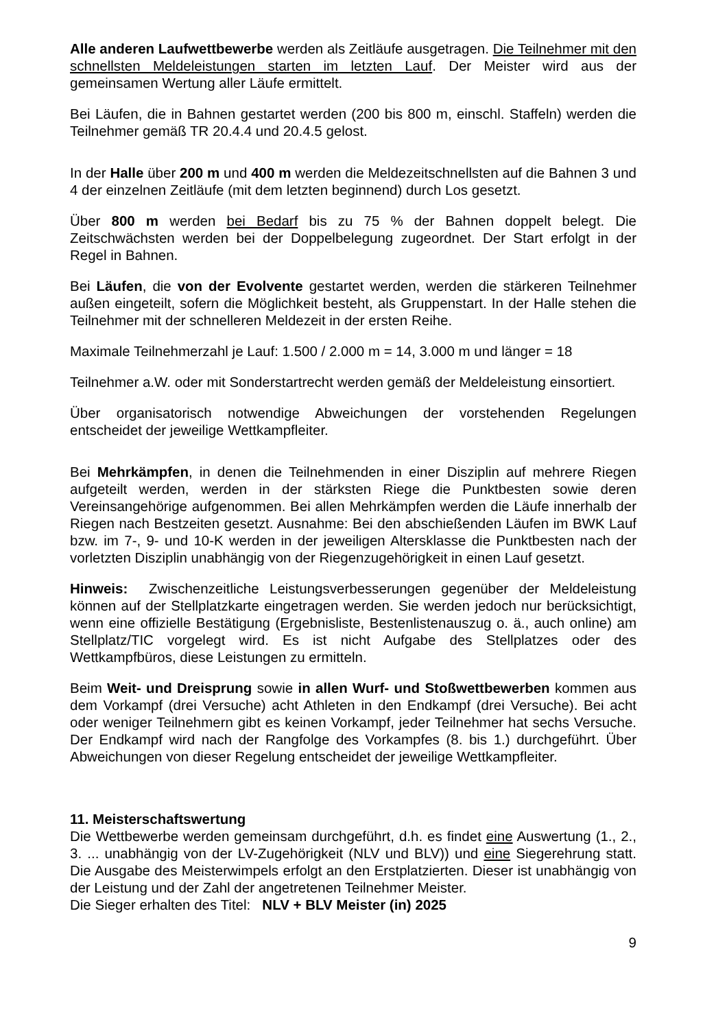Alle anderen Laufwettbewerbe werden als Zeitläufe ausgetragen. Die Teilnehmer mit den schnellsten Meldeleistungen starten im letzten Lauf. Der Meister wird aus der gemeinsamen Wertung aller Läufe ermittelt.
Bei Läufen, die in Bahnen gestartet werden (200 bis 800 m, einschl. Staffeln) werden die Teilnehmer gemäß TR 20.4.4 und 20.4.5 gelost.
In der Halle über 200 m und 400 m werden die Meldezeitschnellsten auf die Bahnen 3 und 4 der einzelnen Zeitläufe (mit dem letzten beginnend) durch Los gesetzt.
Über 800 m werden bei Bedarf bis zu 75 % der Bahnen doppelt belegt. Die Zeitschwächsten werden bei der Doppelbelegung zugeordnet. Der Start erfolgt in der Regel in Bahnen.
Bei Läufen, die von der Evolvente gestartet werden, werden die stärkeren Teilnehmer außen eingeteilt, sofern die Möglichkeit besteht, als Gruppenstart. In der Halle stehen die Teilnehmer mit der schnelleren Meldezeit in der ersten Reihe.
Maximale Teilnehmerzahl je Lauf: 1.500 / 2.000 m = 14, 3.000 m und länger = 18
Teilnehmer a.W. oder mit Sonderstartrecht werden gemäß der Meldeleistung einsortiert.
Über organisatorisch notwendige Abweichungen der vorstehenden Regelungen entscheidet der jeweilige Wettkampfleiter.
Bei Mehrkämpfen, in denen die Teilnehmenden in einer Disziplin auf mehrere Riegen aufgeteilt werden, werden in der stärksten Riege die Punktbesten sowie deren Vereinsangehörige aufgenommen. Bei allen Mehrkämpfen werden die Läufe innerhalb der Riegen nach Bestzeiten gesetzt. Ausnahme: Bei den abschießenden Läufen im BWK Lauf bzw. im 7-, 9- und 10-K werden in der jeweiligen Altersklasse die Punktbesten nach der vorletzten Disziplin unabhängig von der Riegenzugehörigkeit in einen Lauf gesetzt.
Hinweis: Zwischenzeitliche Leistungsverbesserungen gegenüber der Meldeleistung können auf der Stellplatzkarte eingetragen werden. Sie werden jedoch nur berücksichtigt, wenn eine offizielle Bestätigung (Ergebnisliste, Bestenlistenauszug o. ä., auch online) am Stellplatz/TIC vorgelegt wird. Es ist nicht Aufgabe des Stellplatzes oder des Wettkampfbüros, diese Leistungen zu ermitteln.
Beim Weit- und Dreisprung sowie in allen Wurf- und Stoßwettbewerben kommen aus dem Vorkampf (drei Versuche) acht Athleten in den Endkampf (drei Versuche). Bei acht oder weniger Teilnehmern gibt es keinen Vorkampf, jeder Teilnehmer hat sechs Versuche. Der Endkampf wird nach der Rangfolge des Vorkampfes (8. bis 1.) durchgeführt. Über Abweichungen von dieser Regelung entscheidet der jeweilige Wettkampfleiter.
11. Meisterschaftswertung
Die Wettbewerbe werden gemeinsam durchgeführt, d.h. es findet eine Auswertung (1., 2., 3. ... unabhängig von der LV-Zugehörigkeit (NLV und BLV)) und eine Siegerehrung statt. Die Ausgabe des Meisterwimpels erfolgt an den Erstplatzierten. Dieser ist unabhängig von der Leistung und der Zahl der angetretenen Teilnehmer Meister.
Die Sieger erhalten des Titel: NLV + BLV Meister (in) 2025
9